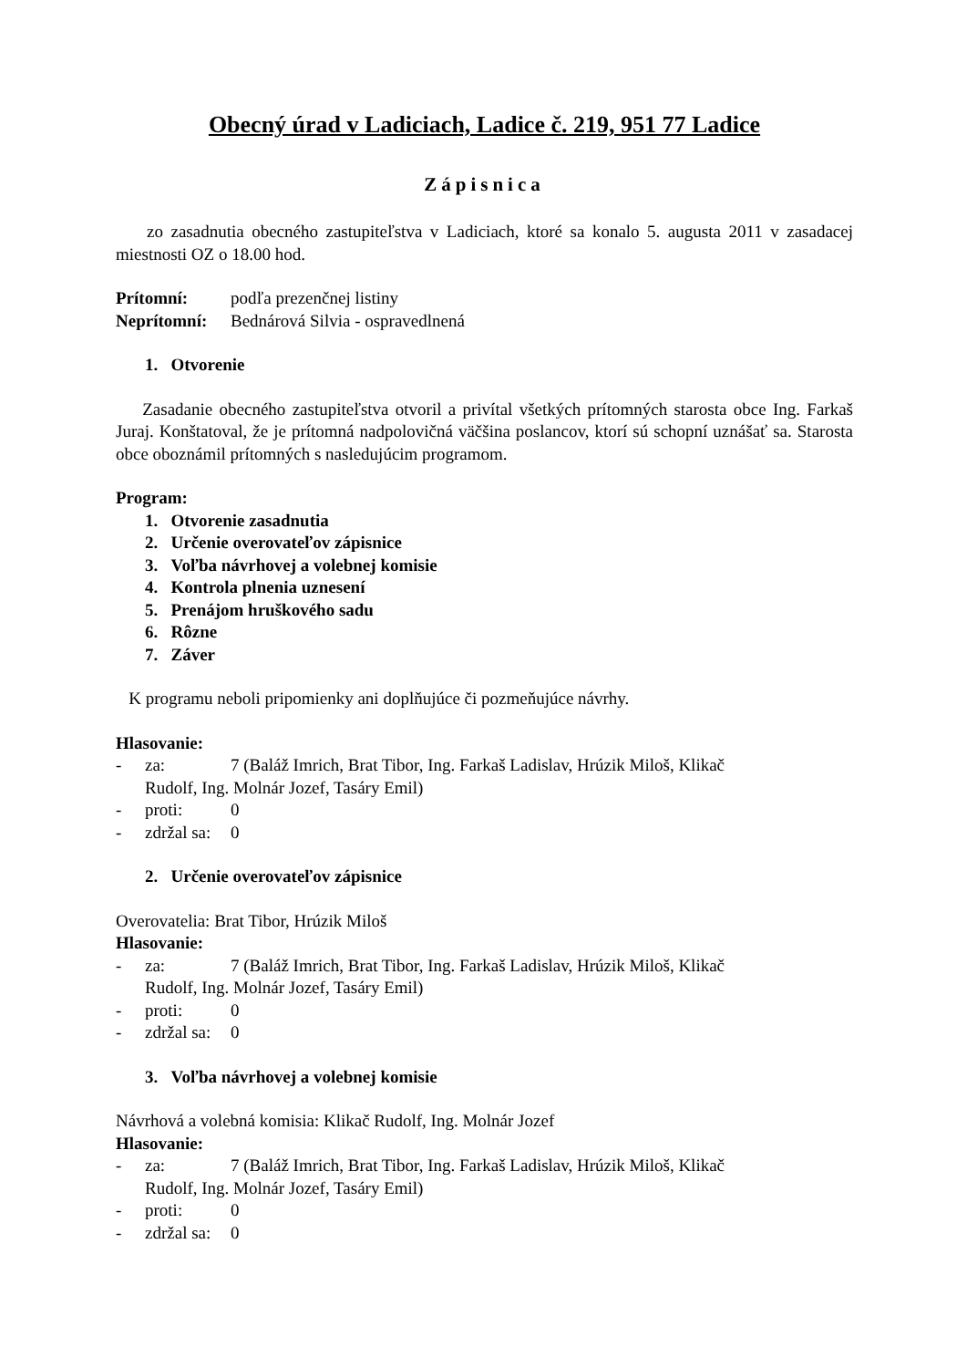Obecný úrad v Ladiciach, Ladice č. 219, 951 77 Ladice
Zápisnica
zo zasadnutia obecného zastupiteľstva v Ladiciach, ktoré sa konalo 5. augusta 2011 v zasadacej miestnosti OZ o 18.00 hod.
Prítomní: podľa prezenčnej listiny
Neprítomní: Bednárová Silvia - ospravedlnená
1. Otvorenie
Zasadanie obecného zastupiteľstva otvoril a privítal všetkých prítomných starosta obce Ing. Farkaš Juraj. Konštatoval, že je prítomná nadpolovičná väčšina poslancov, ktorí sú schopní uznášať sa. Starosta obce oboznámil prítomných s nasledujúcim programom.
Program:
1. Otvorenie zasadnutia
2. Určenie overovateľov zápisnice
3. Voľba návrhovej a volebnej komisie
4. Kontrola plnenia uznesení
5. Prenájom hruškového sadu
6. Rôzne
7. Záver
K programu neboli pripomienky ani doplňujúce či pozmeňujúce návrhy.
Hlasovanie:
- za: 7 (Baláž Imrich, Brat Tibor, Ing. Farkaš Ladislav, Hrúzik Miloš, Klikač
Rudolf, Ing. Molnár Jozef, Tasáry Emil)
- proti: 0
- zdržal sa: 0
2. Určenie overovateľov zápisnice
Overovatelia: Brat Tibor, Hrúzik Miloš
Hlasovanie:
- za: 7 (Baláž Imrich, Brat Tibor, Ing. Farkaš Ladislav, Hrúzik Miloš, Klikač
Rudolf, Ing. Molnár Jozef, Tasáry Emil)
- proti: 0
- zdržal sa: 0
3. Voľba návrhovej a volebnej komisie
Návrhová a volebná komisia: Klikač Rudolf, Ing. Molnár Jozef
Hlasovanie:
- za: 7 (Baláž Imrich, Brat Tibor, Ing. Farkaš Ladislav, Hrúzik Miloš, Klikač
Rudolf, Ing. Molnár Jozef, Tasáry Emil)
- proti: 0
- zdržal sa: 0